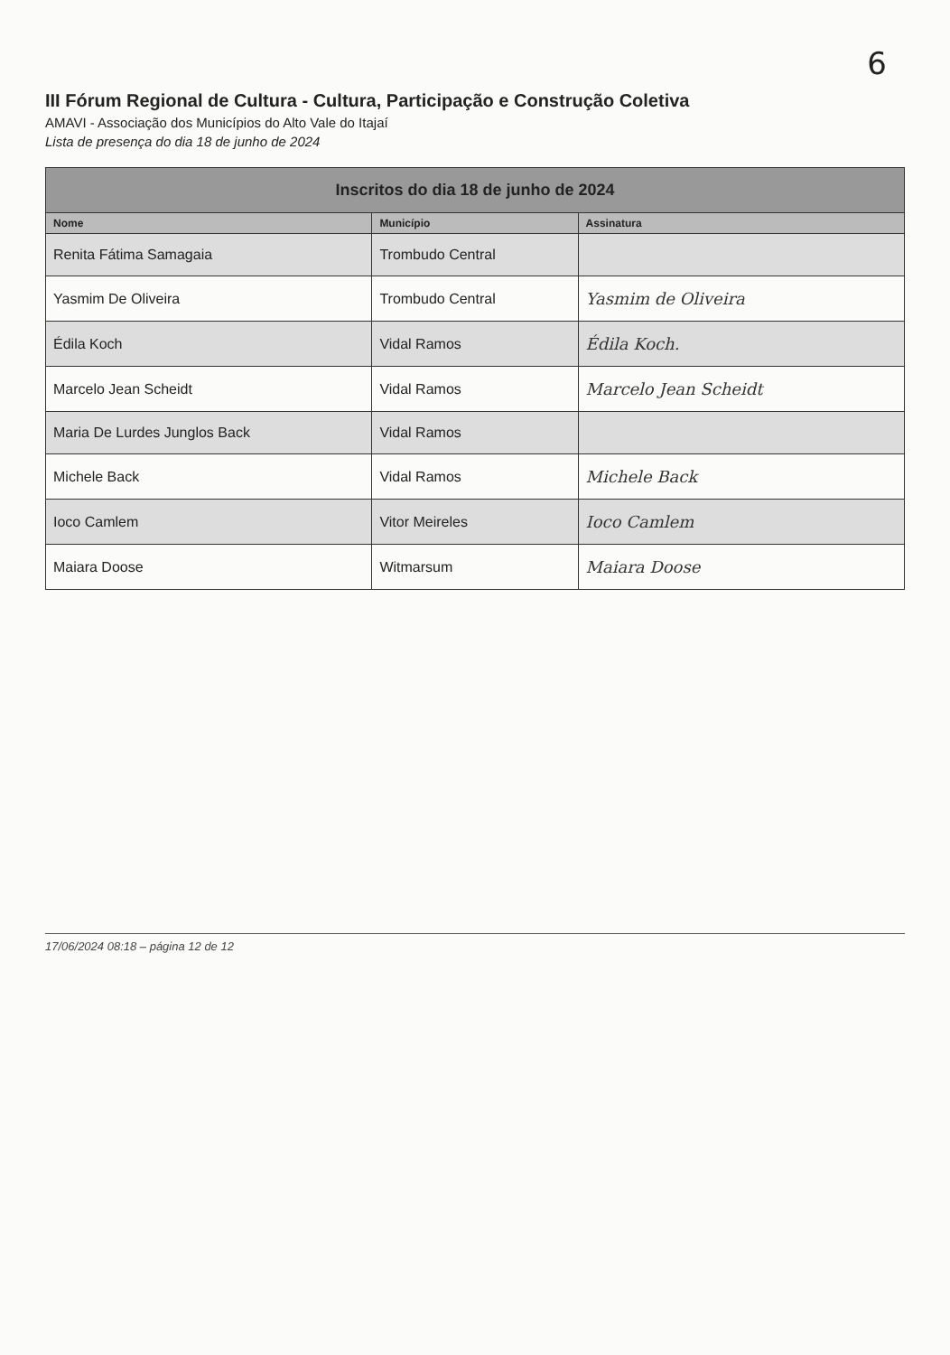6
III Fórum Regional de Cultura - Cultura, Participação e Construção Coletiva
AMAVI - Associação dos Municípios do Alto Vale do Itajaí
Lista de presença do dia 18 de junho de 2024
| Inscritos do dia 18 de junho de 2024 | | |
| --- | --- | --- |
| Nome | Município | Assinatura |
| Renita Fátima Samagaia | Trombudo Central | |
| Yasmim De Oliveira | Trombudo Central | Yasmim de Oliveira |
| Édila Koch | Vidal Ramos | Édila Koch. |
| Marcelo Jean Scheidt | Vidal Ramos | Marcelo Jean Scheidt |
| Maria De Lurdes Junglos Back | Vidal Ramos | |
| Michele Back | Vidal Ramos | Michele Back |
| Ioco Camlem | Vitor Meireles | Ioco Camlem |
| Maiara Doose | Witmarsum | Maiara Doose |
17/06/2024 08:18 – página 12 de 12